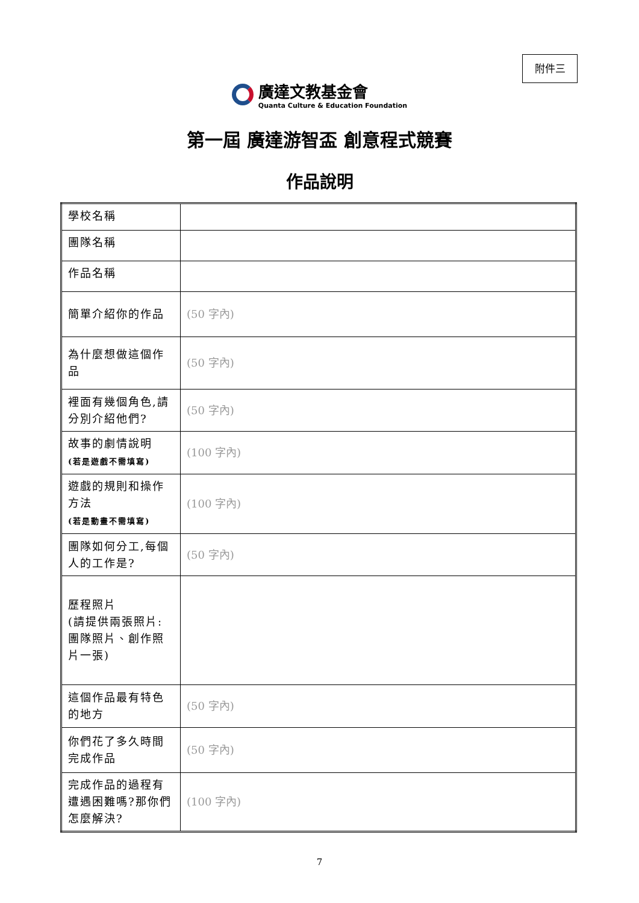附件三
廣達文教基金會
Quanta Culture & Education Foundation
第一屆 廣達游智盃 創意程式競賽
作品說明
| 學校名稱 | |
| 團隊名稱 | |
| 作品名稱 | |
| 簡單介紹你的作品 | (50 字內) |
| 為什麼想做這個作品 | (50 字內) |
| 裡面有幾個角色,請分別介紹他們? | (50 字內) |
| 故事的劇情說明 (若是遊戲不需填寫) | (100 字內) |
| 遊戲的規則和操作方法 (若是動畫不需填寫) | (100 字內) |
| 團隊如何分工,每個人的工作是? | (50 字內) |
| 歷程照片 (請提供兩張照片:團隊照片、創作照片一張) | |
| 這個作品最有特色的地方 | (50 字內) |
| 你們花了多久時間完成作品 | (50 字內) |
| 完成作品的過程有遭遇困難嗎?那你們怎麼解決? | (100 字內) |
7